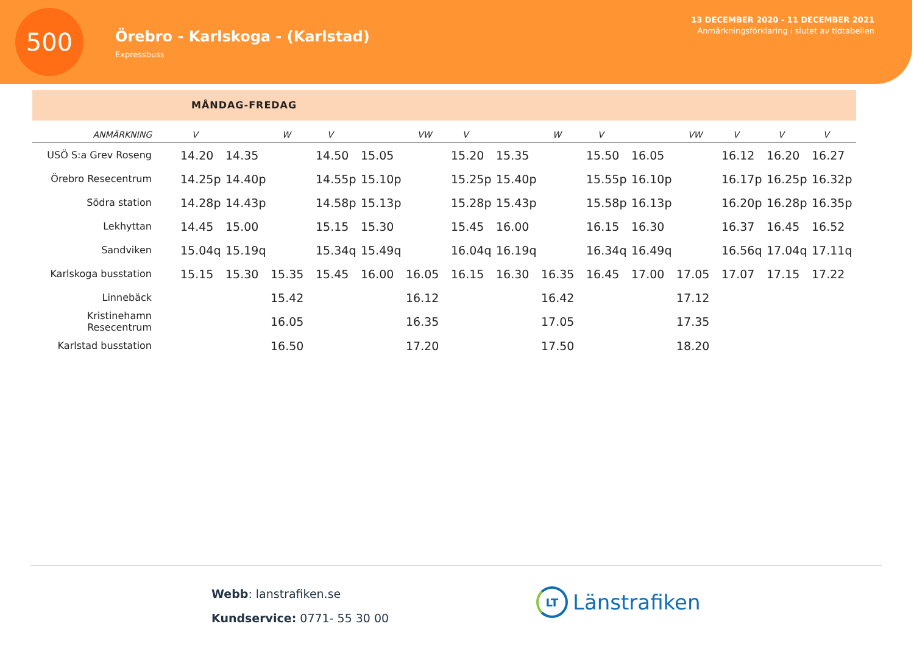500
Örebro - Karlskoga - (Karlstad)
Expressbuss
13 DECEMBER 2020 - 11 DECEMBER 2021
Anmärkningsförklaring i slutet av tidtabellen
MÅNDAG-FREDAG
| ANMÄRKNING | V | | W | V | | VW | V | | W | V | | VW | V | V | V |
| --- | --- | --- | --- | --- | --- | --- | --- | --- | --- | --- | --- | --- | --- | --- | --- |
| USÖ S:a Grev Roseng | 14.20 | 14.35 | | 14.50 | 15.05 | | 15.20 | 15.35 | | 15.50 | 16.05 | | 16.12 | 16.20 | 16.27 |
| Örebro Resecentrum | 14.25p | 14.40p | | 14.55p | 15.10p | | 15.25p | 15.40p | | 15.55p | 16.10p | | 16.17p | 16.25p | 16.32p |
| Södra station | 14.28p | 14.43p | | 14.58p | 15.13p | | 15.28p | 15.43p | | 15.58p | 16.13p | | 16.20p | 16.28p | 16.35p |
| Lekhyttan | 14.45 | 15.00 | | 15.15 | 15.30 | | 15.45 | 16.00 | | 16.15 | 16.30 | | 16.37 | 16.45 | 16.52 |
| Sandviken | 15.04q | 15.19q | | 15.34q | 15.49q | | 16.04q | 16.19q | | 16.34q | 16.49q | | 16.56q | 17.04q | 17.11q |
| Karlskoga busstation | 15.15 | 15.30 | 15.35 | 15.45 | 16.00 | 16.05 | 16.15 | 16.30 | 16.35 | 16.45 | 17.00 | 17.05 | 17.07 | 17.15 | 17.22 |
| Linnebäck | | | 15.42 | | | 16.12 | | | 16.42 | | | 17.12 | | | |
| Kristinehamn Resecentrum | | | 16.05 | | | 16.35 | | | 17.05 | | | 17.35 | | | |
| Karlstad busstation | | | 16.50 | | | 17.20 | | | 17.50 | | | 18.20 | | | |
Webb: lanstrafiken.se
Kundservice: 0771- 55 30 00
LT
Länstrafiken